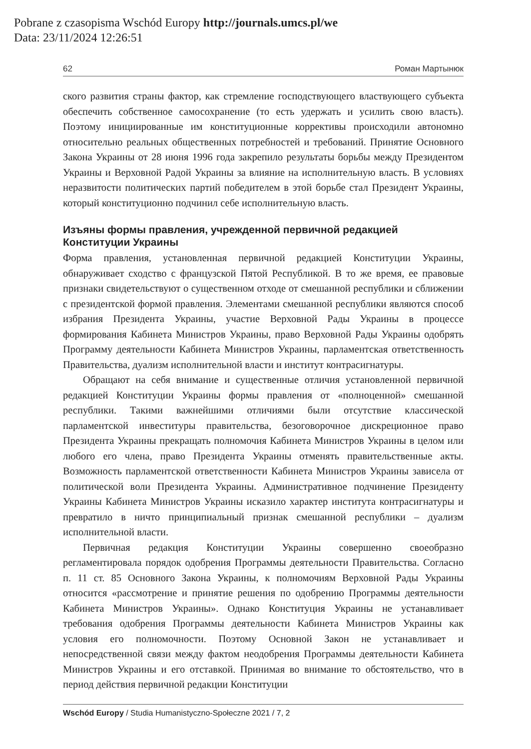Pobrane z czasopisma Wschód Europy http://journals.umcs.pl/we
Data: 23/11/2024 12:26:51
62 Роман Мартынюк
ского развития страны фактор, как стремление господствующего властвующего субъекта обеспечить собственное самосохранение (то есть удержать и усилить свою власть). Поэтому инициированные им конституционные коррективы происходили автономно относительно реальных общественных потребностей и требований. Принятие Основного Закона Украины от 28 июня 1996 года закрепило результаты борьбы между Президентом Украины и Верховной Радой Украины за влияние на исполнительную власть. В условиях неразвитости политических партий победителем в этой борьбе стал Президент Украины, который конституционно подчинил себе исполнительную власть.
Изъяны формы правления, учрежденной первичной редакцией Конституции Украины
Форма правления, установленная первичной редакцией Конституции Украины, обнаруживает сходство с французской Пятой Республикой. В то же время, ее правовые признаки свидетельствуют о существенном отходе от смешанной республики и сближении с президентской формой правления. Элементами смешанной республики являются способ избрания Президента Украины, участие Верховной Рады Украины в процессе формирования Кабинета Министров Украины, право Верховной Рады Украины одобрять Программу деятельности Кабинета Министров Украины, парламентская ответственность Правительства, дуализм исполнительной власти и институт контрасигнатуры.
Обращают на себя внимание и существенные отличия установленной первичной редакцией Конституции Украины формы правления от «полноценной» смешанной республики. Такими важнейшими отличиями были отсутствие классической парламентской инвеституры правительства, безоговорочное дискреционное право Президента Украины прекращать полномочия Кабинета Министров Украины в целом или любого его члена, право Президента Украины отменять правительственные акты. Возможность парламентской ответственности Кабинета Министров Украины зависела от политической воли Президента Украины. Административное подчинение Президенту Украины Кабинета Министров Украины исказило характер института контрасигнатуры и превратило в ничто принципиальный признак смешанной республики – дуализм исполнительной власти.
Первичная редакция Конституции Украины совершенно своеобразно регламентировала порядок одобрения Программы деятельности Правительства. Согласно п. 11 ст. 85 Основного Закона Украины, к полномочиям Верховной Рады Украины относится «рассмотрение и принятие решения по одобрению Программы деятельности Кабинета Министров Украины». Однако Конституция Украины не устанавливает требования одобрения Программы деятельности Кабинета Министров Украины как условия его полномочности. Поэтому Основной Закон не устанавливает и непосредственной связи между фактом неодобрения Программы деятельности Кабинета Министров Украины и его отставкой. Принимая во внимание то обстоятельство, что в период действия первичной редакции Конституции
Wschód Europy / Studia Humanistyczno-Społeczne 2021 / 7, 2